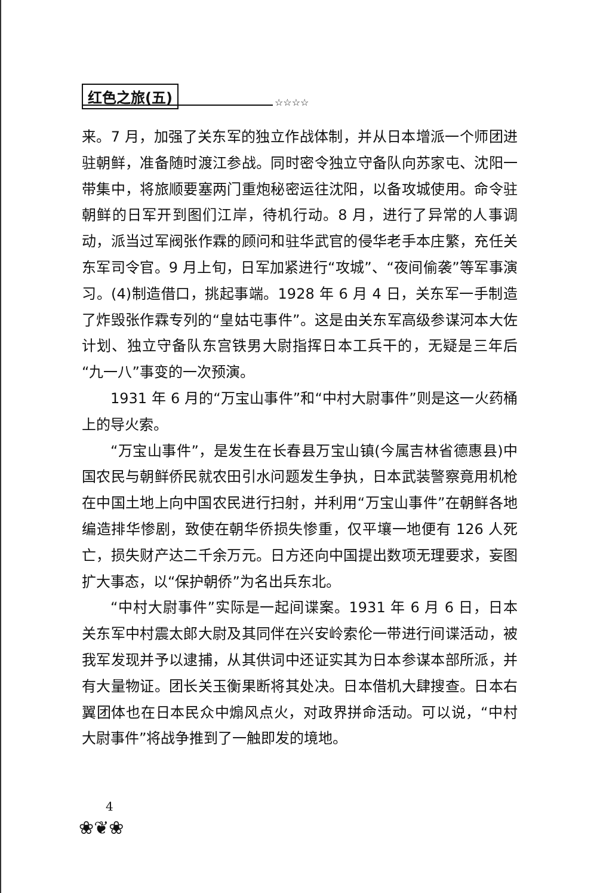红色之旅(五)
☆☆☆☆
来。7 月，加强了关东军的独立作战体制，并从日本增派一个师团进驻朝鲜，准备随时渡江参战。同时密令独立守备队向苏家屯、沈阳一带集中，将旅顺要塞两门重炮秘密运往沈阳，以备攻城使用。命令驻朝鲜的日军开到图们江岸，待机行动。8 月，进行了异常的人事调动，派当过军阀张作霖的顾问和驻华武官的侵华老手本庄繁，充任关东军司令官。9 月上旬，日军加紧进行“攻城”、“夜间偷袭”等军事演习。(4)制造借口，挑起事端。1928 年 6 月 4 日，关东军一手制造了炸毁张作霖专列的“皇姑屯事件”。这是由关东军高级参谋河本大佐计划、独立守备队东宫铁男大尉指挥日本工兵干的，无疑是三年后“九一八”事变的一次预演。
1931 年 6 月的“万宝山事件”和“中村大尉事件”则是这一火药桶上的导火索。
“万宝山事件”，是发生在长春县万宝山镇(今属吉林省德惠县)中国农民与朝鲜侨民就农田引水问题发生争执，日本武装警察竟用机枪在中国土地上向中国农民进行扫射，并利用“万宝山事件”在朝鲜各地编造排华惨剧，致使在朝华侨损失惨重，仅平壤一地便有 126 人死亡，损失财产达二千余万元。日方还向中国提出数项无理要求，妄图扩大事态，以“保护朝侨”为名出兵东北。
“中村大尉事件”实际是一起间谍案。1931 年 6 月 6 日，日本关东军中村震太郎大尉及其同伴在兴安岭索伦一带进行间谍活动，被我军发现并予以逮捕，从其供词中还证实其为日本参谋本部所派，并有大量物证。团长关玉衡果断将其处决。日本借机大肆搜查。日本右翼团体也在日本民众中煽风点火，对政界拼命活动。可以说，“中村大尉事件”将战争推到了一触即发的境地。
4
❀❦❀